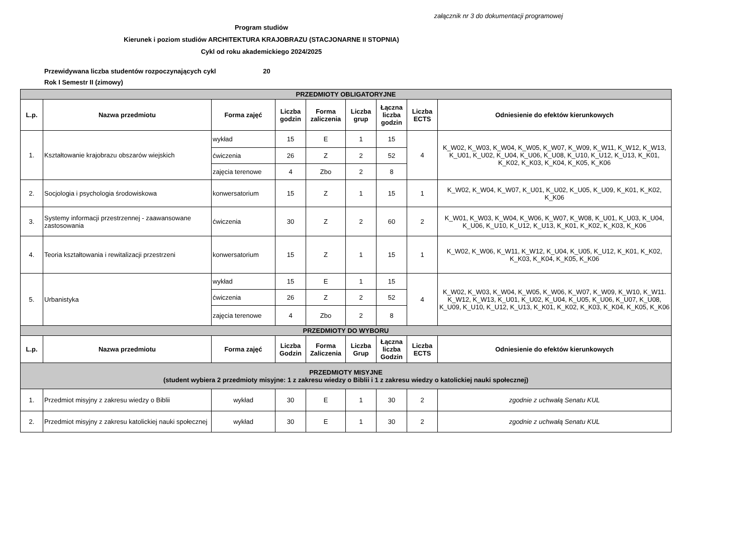załącznik nr 3 do dokumentacji programowej
Program studiów
Kierunek i poziom studiów ARCHITEKTURA KRAJOBRAZU (STACJONARNE II STOPNIA)
Cykl od roku akademickiego 2024/2025
Przewidywana liczba studentów rozpoczynających cykl 20
Rok I Semestr II (zimowy)
| PRZEDMIOTY OBLIGATORYJNE | | | | | | | | |
| L.p. | Nazwa przedmiotu | Forma zajęć | Liczba godzin | Forma zaliczenia | Liczba grup | Łączna liczba godzin | Liczba ECTS | Odniesienie do efektów kierunkowych |
| 1. | Kształtowanie krajobrazu obszarów wiejskich | wykład | 15 | E | 1 | 15 | 4 | K_W02, K_W03, K_W04, K_W05, K_W07, K_W09, K_W11, K_W12, K_W13, K_U01, K_U02, K_U04, K_U06, K_U08, K_U10, K_U12, K_U13, K_K01, K_K02, K_K03, K_K04, K_K05, K_K06 |
| | | ćwiczenia | 26 | Z | 2 | 52 | | |
| | | zajęcia terenowe | 4 | Zbo | 2 | 8 | | |
| 2. | Socjologia i psychologia środowiskowa | konwersatorium | 15 | Z | 1 | 15 | 1 | K_W02, K_W04, K_W07, K_U01, K_U02, K_U05, K_U09, K_K01, K_K02, K_K06 |
| 3. | Systemy informacji przestrzennej - zaawansowane zastosowania | ćwiczenia | 30 | Z | 2 | 60 | 2 | K_W01, K_W03, K_W04, K_W06, K_W07, K_W08, K_U01, K_U03, K_U04, K_U06, K_U10, K_U12, K_U13, K_K01, K_K02, K_K03, K_K06 |
| 4. | Teoria kształtowania i rewitalizacji przestrzeni | konwersatorium | 15 | Z | 1 | 15 | 1 | K_W02, K_W06, K_W11, K_W12, K_U04, K_U05, K_U12, K_K01, K_K02, K_K03, K_K04, K_K05, K_K06 |
| 5. | Urbanistyka | wykład | 15 | E | 1 | 15 | 4 | K_W02, K_W03, K_W04, K_W05, K_W06, K_W07, K_W09, K_W10, K_W11. K_W12, K_W13, K_U01, K_U02, K_U04, K_U05, K_U06, K_U07, K_U08, K_U09, K_U10, K_U12, K_U13, K_K01, K_K02, K_K03, K_K04, K_K05, K_K06 |
| | | ćwiczenia | 26 | Z | 2 | 52 | | |
| | | zajęcia terenowe | 4 | Zbo | 2 | 8 | | |
| PRZEDMIOTY DO WYBORU | | | | | | | | |
| L.p. | Nazwa przedmiotu | Forma zajęć | Liczba Godzin | Forma Zaliczenia | Liczba Grup | Łączna liczba Godzin | Liczba ECTS | Odniesienie do efektów kierunkowych |
| PRZEDMIOTY MISYJNE (student wybiera 2 przedmioty misyjne: 1 z zakresu wiedzy o Biblii i 1 z zakresu wiedzy o katolickiej nauki społecznej) | | | | | | | | |
| 1. | Przedmiot misyjny z zakresu wiedzy o Biblii | wykład | 30 | E | 1 | 30 | 2 | zgodnie z uchwałą Senatu KUL |
| 2. | Przedmiot misyjny z zakresu katolickiej nauki społecznej | wykład | 30 | E | 1 | 30 | 2 | zgodnie z uchwałą Senatu KUL |